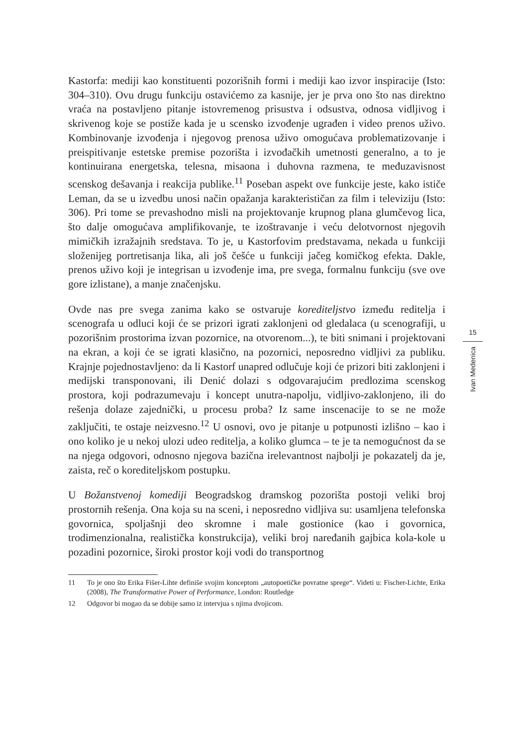Kastorfa: mediji kao konstituenti pozorišnih formi i mediji kao izvor inspiracije (Isto: 304–310). Ovu drugu funkciju ostavićemo za kasnije, jer je prva ono što nas direktno vraća na postavljeno pitanje istovremenog prisustva i odsustva, odnosa vidljivog i skrivenog koje se postiže kada je u scensko izvođenje ugrađen i video prenos uživo. Kombinovanje izvođenja i njegovog prenosa uživo omogućava problematizovanje i preispitivanje estetske premise pozorišta i izvođačkih umetnosti generalno, a to je kontinuirana energetska, telesna, misaona i duhovna razmena, te međuzavisnost scenskog dešavanja i reakcija publike.<sup>11</sup> Poseban aspekt ove funkcije jeste, kako ističe Leman, da se u izvedbu unosi način opažanja karakterističan za film i televiziju (Isto: 306). Pri tome se prevashodno misli na projektovanje krupnog plana glumčevog lica, što dalje omogućava amplifikovanje, te izoštravanje i veću delotvornost njegovih mimičkih izražajnih sredstava. To je, u Kastorfovim predstavama, nekada u funkciji složenijeg portretisanja lika, ali još češće u funkciji jačeg komičkog efekta. Dakle, prenos uživo koji je integrisan u izvođenje ima, pre svega, formalnu funkciju (sve ove gore izlistane), a manje značenjsku.
Ovde nas pre svega zanima kako se ostvaruje korediteljstvo između reditelja i scenografa u odluci koji će se prizori igrati zaklonjeni od gledalaca (u scenografiji, u pozorišnim prostorima izvan pozornice, na otvorenom...), te biti snimani i projektovani na ekran, a koji će se igrati klasično, na pozornici, neposredno vidljivi za publiku. Krajnje pojednostavljeno: da li Kastorf unapred odlučuje koji će prizori biti zaklonjeni i medijski transponovani, ili Denić dolazi s odgovarajućim predlozima scenskog prostora, koji podrazumevaju i koncept unutra-napolju, vidljivo-zaklonjeno, ili do rešenja dolaze zajednički, u procesu proba? Iz same inscenacije to se ne može zaključiti, te ostaje neizvesno.<sup>12</sup> U osnovi, ovo je pitanje u potpunosti izlišno – kao i ono koliko je u nekoj ulozi udeo reditelja, a koliko glumca – te je ta nemogućnost da se na njega odgovori, odnosno njegova bazična irelevantnost najbolji je pokazatelj da je, zaista, reč o korediteljskom postupku.
U Božanstvenoj komediji Beogradskog dramskog pozorišta postoji veliki broj prostornih rešenja. Ona koja su na sceni, i neposredno vidljiva su: usamljena telefonska govornica, spoljašnji deo skromne i male gostionice (kao i govornica, trodimenzionalna, realistička konstrukcija), veliki broj naređanih gajbica kola-kole u pozadini pozornice, široki prostor koji vodi do transportnog
11 To je ono što Erika Fišer-Lihte definiše svojim konceptom „autopoetičke povratne sprege“. Videti u: Fischer-Lichte, Erika (2008), The Transformative Power of Performance, London: Routledge
12 Odgovor bi mogao da se dobije samo iz intervjua s njima dvojicom.
15
Ivan Medenica